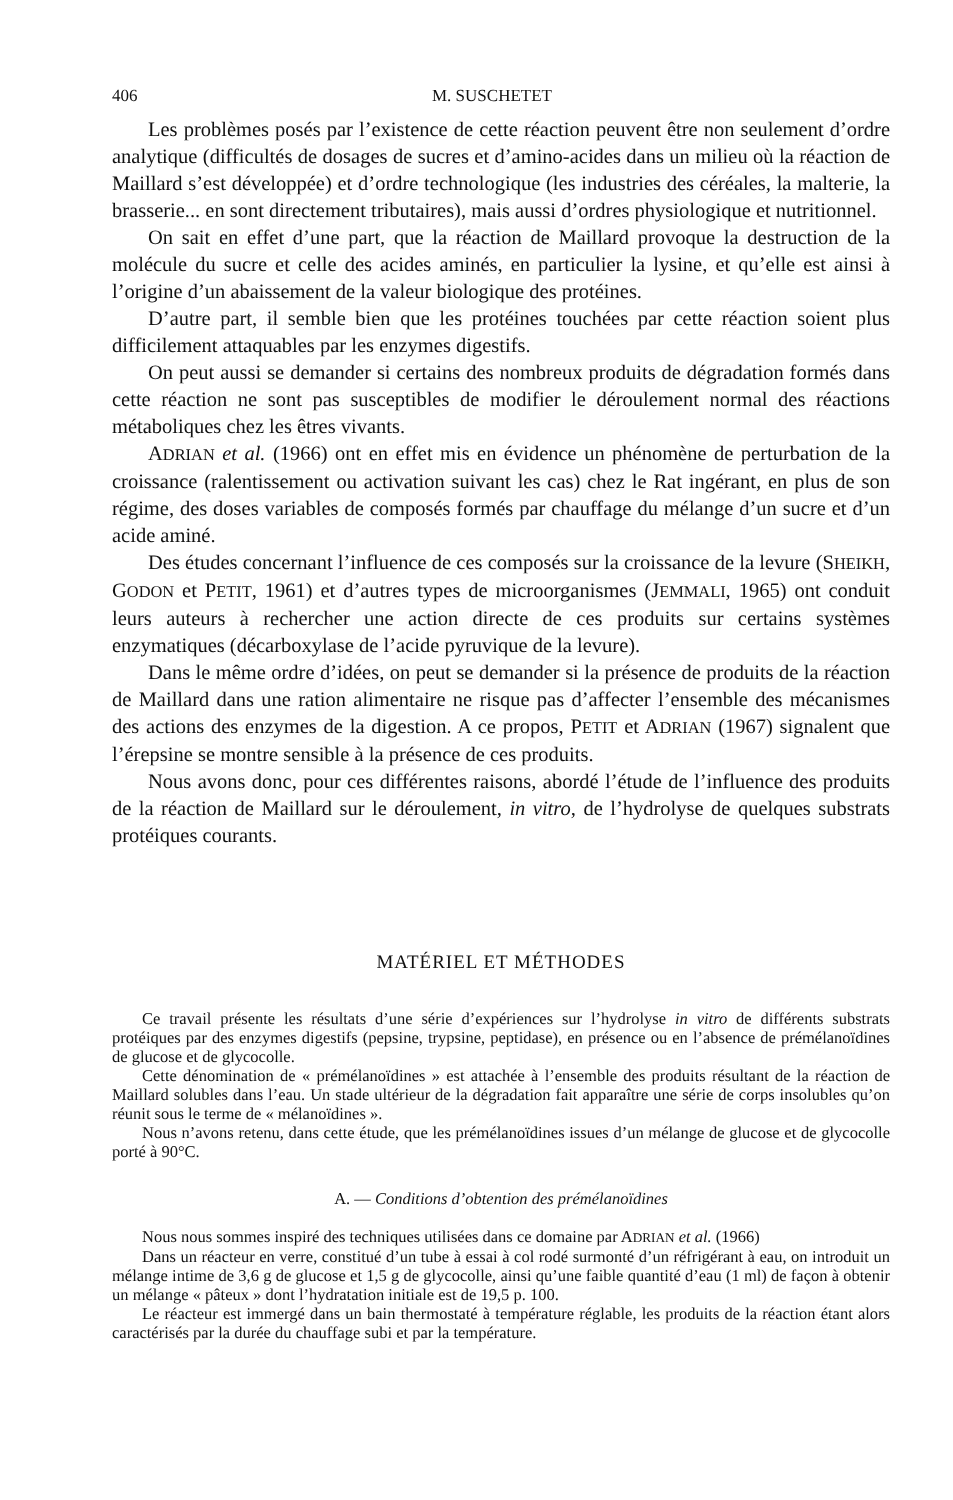406 M. SUSCHETET
Les problèmes posés par l’existence de cette réaction peuvent être non seulement d’ordre analytique (difficultés de dosages de sucres et d’amino-acides dans un milieu où la réaction de Maillard s’est développée) et d’ordre technologique (les industries des céréales, la malterie, la brasserie... en sont directement tributaires), mais aussi d’ordres physiologique et nutritionnel.
On sait en effet d’une part, que la réaction de Maillard provoque la destruction de la molécule du sucre et celle des acides aminés, en particulier la lysine, et qu’elle est ainsi à l’origine d’un abaissement de la valeur biologique des protéines.
D’autre part, il semble bien que les protéines touchées par cette réaction soient plus difficilement attaquables par les enzymes digestifs.
On peut aussi se demander si certains des nombreux produits de dégradation formés dans cette réaction ne sont pas susceptibles de modifier le déroulement normal des réactions métaboliques chez les êtres vivants.
ADRIAN et al. (1966) ont en effet mis en évidence un phénomène de perturbation de la croissance (ralentissement ou activation suivant les cas) chez le Rat ingérant, en plus de son régime, des doses variables de composés formés par chauffage du mélange d’un sucre et d’un acide aminé.
Des études concernant l’influence de ces composés sur la croissance de la levure (SHEIKH, GODON et PETIT, 1961) et d’autres types de microorganismes (JEMMALI, 1965) ont conduit leurs auteurs à rechercher une action directe de ces produits sur certains systèmes enzymatiques (décarboxylase de l’acide pyruvique de la levure).
Dans le même ordre d’idées, on peut se demander si la présence de produits de la réaction de Maillard dans une ration alimentaire ne risque pas d’affecter l’ensemble des mécanismes des actions des enzymes de la digestion. A ce propos, PETIT et ADRIAN (1967) signalent que l’érepsine se montre sensible à la présence de ces produits.
Nous avons donc, pour ces différentes raisons, abordé l’étude de l’influence des produits de la réaction de Maillard sur le déroulement, in vitro, de l’hydrolyse de quelques substrats protéiques courants.
MATÉRIEL ET MÉTHODES
Ce travail présente les résultats d’une série d’expériences sur l’hydrolyse in vitro de différents substrats protéiques par des enzymes digestifs (pepsine, trypsine, peptidase), en présence ou en l’absence de prémélanoïdines de glucose et de glycocolle.
Cette dénomination de « prémélanoïdines » est attachée à l’ensemble des produits résultant de la réaction de Maillard solubles dans l’eau. Un stade ultérieur de la dégradation fait apparaître une série de corps insolubles qu’on réunit sous le terme de « mélanoïdines ».
Nous n’avons retenu, dans cette étude, que les prémélanoïdines issues d’un mélange de glucose et de glycocolle porté à 90°C.
A. — Conditions d’obtention des prémélanoïdines
Nous nous sommes inspiré des techniques utilisées dans ce domaine par ADRIAN et al. (1966)
Dans un réacteur en verre, constitué d’un tube à essai à col rodé surmonté d’un réfrigérant à eau, on introduit un mélange intime de 3,6 g de glucose et 1,5 g de glycocolle, ainsi qu’une faible quantité d’eau (1 ml) de façon à obtenir un mélange « pâteux » dont l’hydratation initiale est de 19,5 p. 100.
Le réacteur est immergé dans un bain thermostaté à température réglable, les produits de la réaction étant alors caractérisés par la durée du chauffage subi et par la température.